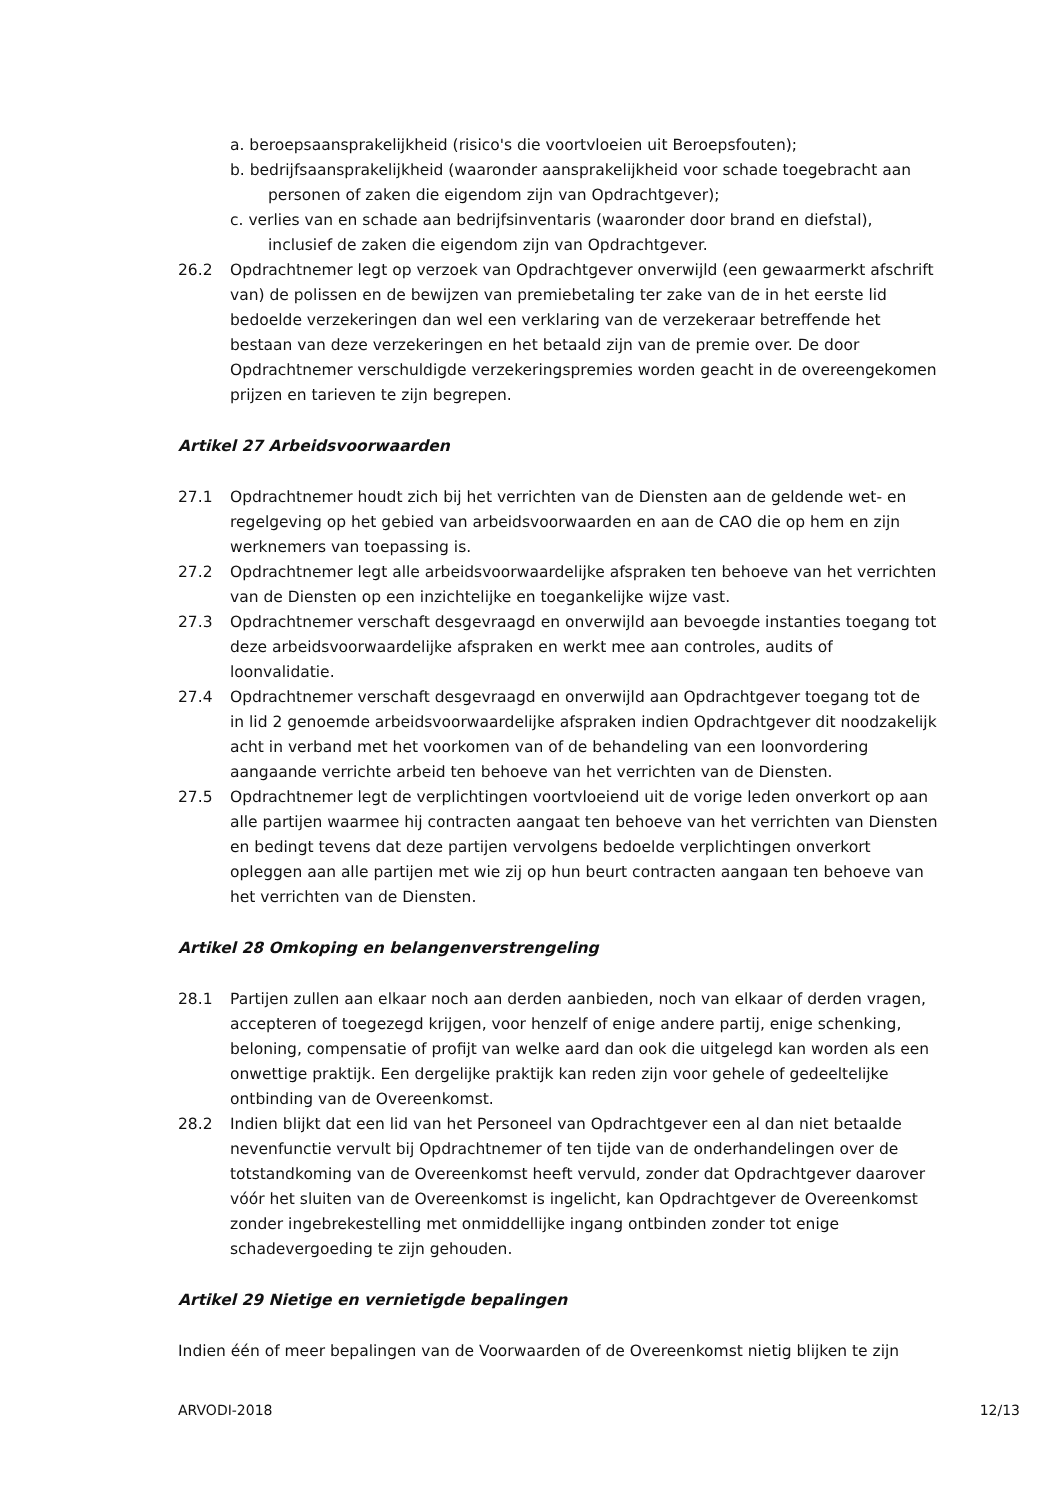a. beroepsaansprakelijkheid (risico's die voortvloeien uit Beroepsfouten);
b. bedrijfsaansprakelijkheid (waaronder aansprakelijkheid voor schade toegebracht aan personen of zaken die eigendom zijn van Opdrachtgever);
c. verlies van en schade aan bedrijfsinventaris (waaronder door brand en diefstal), inclusief de zaken die eigendom zijn van Opdrachtgever.
26.2 Opdrachtnemer legt op verzoek van Opdrachtgever onverwijld (een gewaarmerkt afschrift van) de polissen en de bewijzen van premiebetaling ter zake van de in het eerste lid bedoelde verzekeringen dan wel een verklaring van de verzekeraar betreffende het bestaan van deze verzekeringen en het betaald zijn van de premie over. De door Opdrachtnemer verschuldigde verzekeringspremies worden geacht in de overeengekomen prijzen en tarieven te zijn begrepen.
Artikel 27 Arbeidsvoorwaarden
27.1 Opdrachtnemer houdt zich bij het verrichten van de Diensten aan de geldende wet- en regelgeving op het gebied van arbeidsvoorwaarden en aan de CAO die op hem en zijn werknemers van toepassing is.
27.2 Opdrachtnemer legt alle arbeidsvoorwaardelijke afspraken ten behoeve van het verrichten van de Diensten op een inzichtelijke en toegankelijke wijze vast.
27.3 Opdrachtnemer verschaft desgevraagd en onverwijld aan bevoegde instanties toegang tot deze arbeidsvoorwaardelijke afspraken en werkt mee aan controles, audits of loonvalidatie.
27.4 Opdrachtnemer verschaft desgevraagd en onverwijld aan Opdrachtgever toegang tot de in lid 2 genoemde arbeidsvoorwaardelijke afspraken indien Opdrachtgever dit noodzakelijk acht in verband met het voorkomen van of de behandeling van een loonvordering aangaande verrichte arbeid ten behoeve van het verrichten van de Diensten.
27.5 Opdrachtnemer legt de verplichtingen voortvloeiend uit de vorige leden onverkort op aan alle partijen waarmee hij contracten aangaat ten behoeve van het verrichten van Diensten en bedingt tevens dat deze partijen vervolgens bedoelde verplichtingen onverkort opleggen aan alle partijen met wie zij op hun beurt contracten aangaan ten behoeve van het verrichten van de Diensten.
Artikel 28 Omkoping en belangenverstrengeling
28.1 Partijen zullen aan elkaar noch aan derden aanbieden, noch van elkaar of derden vragen, accepteren of toegezegd krijgen, voor henzelf of enige andere partij, enige schenking, beloning, compensatie of profijt van welke aard dan ook die uitgelegd kan worden als een onwettige praktijk. Een dergelijke praktijk kan reden zijn voor gehele of gedeeltelijke ontbinding van de Overeenkomst.
28.2 Indien blijkt dat een lid van het Personeel van Opdrachtgever een al dan niet betaalde nevenfunctie vervult bij Opdrachtnemer of ten tijde van de onderhandelingen over de totstandkoming van de Overeenkomst heeft vervuld, zonder dat Opdrachtgever daarover vóór het sluiten van de Overeenkomst is ingelicht, kan Opdrachtgever de Overeenkomst zonder ingebrekestelling met onmiddellijke ingang ontbinden zonder tot enige schadevergoeding te zijn gehouden.
Artikel 29 Nietige en vernietigde bepalingen
Indien één of meer bepalingen van de Voorwaarden of de Overeenkomst nietig blijken te zijn
ARVODI-2018 12/13